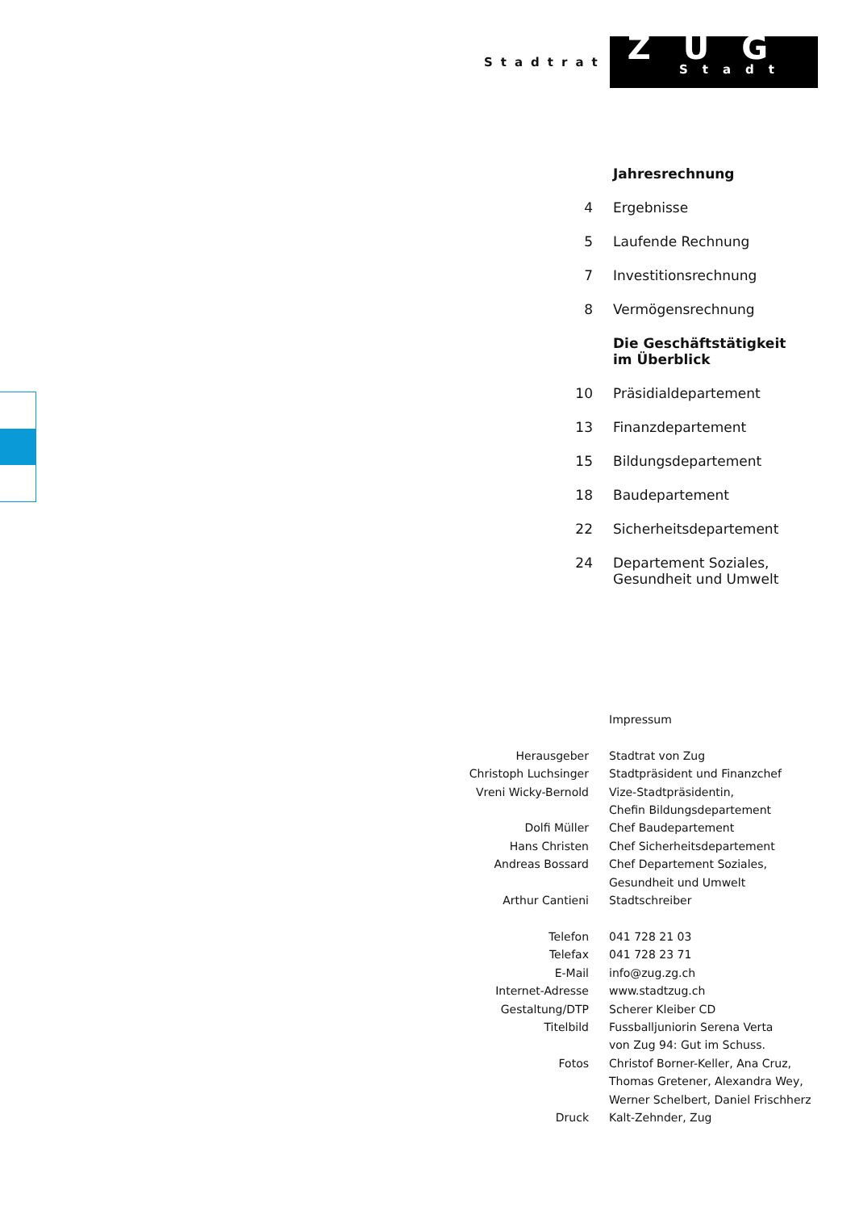Stadtrat
ZUG
Stadt
| | Jahresrechnung |
| 4 | Ergebnisse |
| 5 | Laufende Rechnung |
| 7 | Investitionsrechnung |
| 8 | Vermögensrechnung |
| | Die Geschäftstätigkeit im Überblick |
| 10 | Präsidialdepartement |
| 13 | Finanzdepartement |
| 15 | Bildungsdepartement |
| 18 | Baudepartement |
| 22 | Sicherheitsdepartement |
| 24 | Departement Soziales, Gesundheit und Umwelt |
| | Impressum |
| Herausgeber | Stadtrat von Zug |
| Christoph Luchsinger | Stadtpräsident und Finanzchef |
| Vreni Wicky-Bernold | Vize-Stadtpräsidentin, Chefin Bildungsdepartement |
| Dolfi Müller | Chef Baudepartement |
| Hans Christen | Chef Sicherheitsdepartement |
| Andreas Bossard | Chef Departement Soziales, Gesundheit und Umwelt |
| Arthur Cantieni | Stadtschreiber |
| Telefon | 041 728 21 03 |
| Telefax | 041 728 23 71 |
| E-Mail | info@zug.zg.ch |
| Internet-Adresse | www.stadtzug.ch |
| Gestaltung/DTP | Scherer Kleiber CD |
| Titelbild | Fussballjuniorin Serena Verta von Zug 94: Gut im Schuss. |
| Fotos | Christof Borner-Keller, Ana Cruz, Thomas Gretener, Alexandra Wey, Werner Schelbert, Daniel Frischherz |
| Druck | Kalt-Zehnder, Zug |